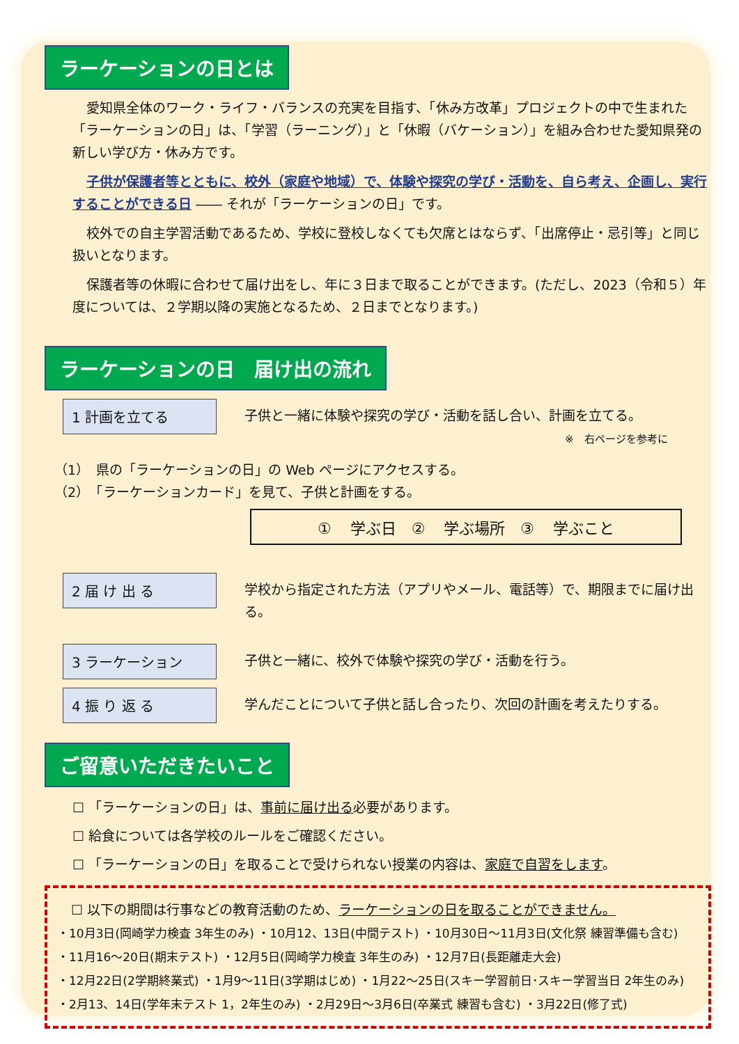ラーケーションの日とは
愛知県全体のワーク・ライフ・バランスの充実を目指す、「休み方改革」プロジェクトの中で生まれた「ラーケーションの日」は、「学習（ラーニング）」と「休暇（バケーション）」を組み合わせた愛知県発の新しい学び方・休み方です。
子供が保護者等とともに、校外（家庭や地域）で、体験や探究の学び・活動を、自ら考え、企画し、実行することができる日 ―― それが「ラーケーションの日」です。
校外での自主学習活動であるため、学校に登校しなくても欠席とはならず、「出席停止・忌引等」と同じ扱いとなります。
保護者等の休暇に合わせて届け出をし、年に３日まで取ることができます。(ただし、2023（令和５）年度については、２学期以降の実施となるため、２日までとなります。)
ラーケーションの日　届け出の流れ
1 計画を立てる
子供と一緒に体験や探究の学び・活動を話し合い、計画を立てる。
※　右ページを参考に
（1）　県の「ラーケーションの日」の Web ページにアクセスする。
（2）　「ラーケーションカード」を見て、子供と計画をする。
① 学ぶ日　② 学ぶ場所　③ 学ぶこと
2 届 け 出 る
学校から指定された方法（アプリやメール、電話等）で、期限までに届け出る。
3 ラーケーション
子供と一緒に、校外で体験や探究の学び・活動を行う。
4 振 り 返 る
学んだことについて子供と話し合ったり、次回の計画を考えたりする。
ご留意いただきたいこと
☐ 「ラーケーションの日」は、事前に届け出る必要があります。
☐ 給食については各学校のルールをご確認ください。
☐ 「ラーケーションの日」を取ることで受けられない授業の内容は、家庭で自習をします。
☐ 以下の期間は行事などの教育活動のため、ラーケーションの日を取ることができません。
・10月3日(岡崎学力検査 3年生のみ) ・10月12、13日(中間テスト) ・10月30日～11月3日(文化祭 練習準備も含む)
・11月16～20日(期末テスト) ・12月5日(岡崎学力検査 3年生のみ) ・12月7日(長距離走大会)
・12月22日(2学期終業式) ・1月9～11日(3学期はじめ) ・1月22～25日(スキー学習前日･スキー学習当日 2年生のみ)
・2月13、14日(学年末テスト 1，2年生のみ) ・2月29日～3月6日(卒業式 練習も含む) ・3月22日(修了式)